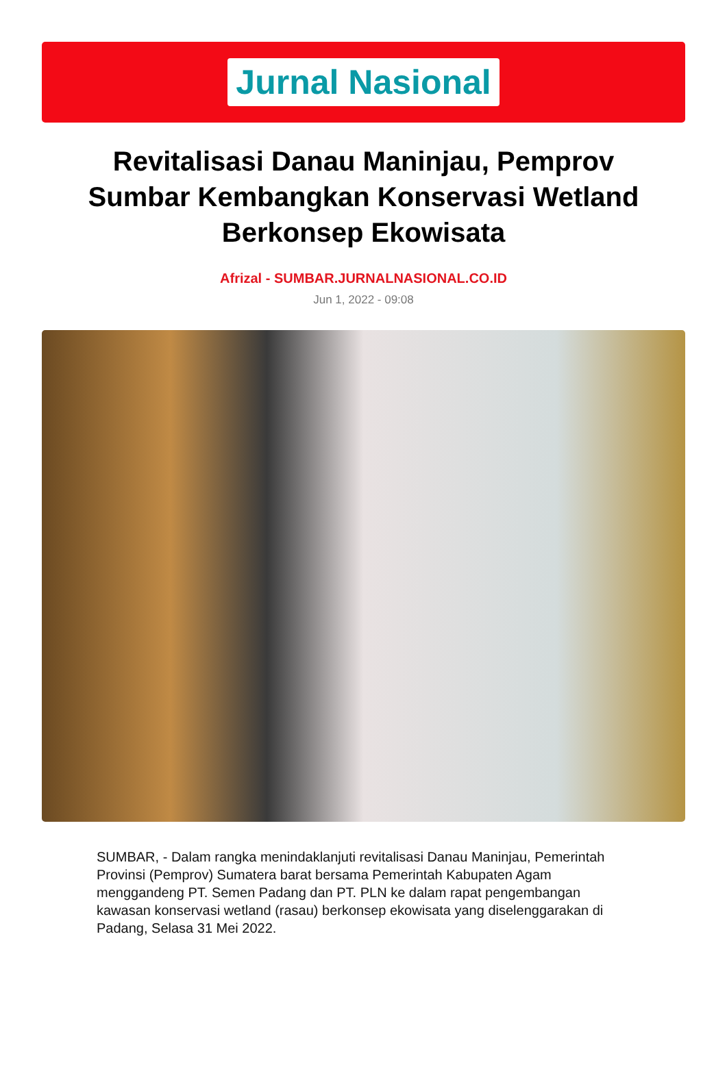Jurnal Nasional
Revitalisasi Danau Maninjau, Pemprov Sumbar Kembangkan Konservasi Wetland Berkonsep Ekowisata
Afrizal - SUMBAR.JURNALNASIONAL.CO.ID
Jun 1, 2022 - 09:08
SUMBAR, - Dalam rangka menindaklanjuti revitalisasi Danau Maninjau, Pemerintah Provinsi (Pemprov) Sumatera barat bersama Pemerintah Kabupaten Agam menggandeng PT. Semen Padang dan PT. PLN ke dalam rapat pengembangan kawasan konservasi wetland (rasau) berkonsep ekowisata yang diselenggarakan di Padang, Selasa 31 Mei 2022.